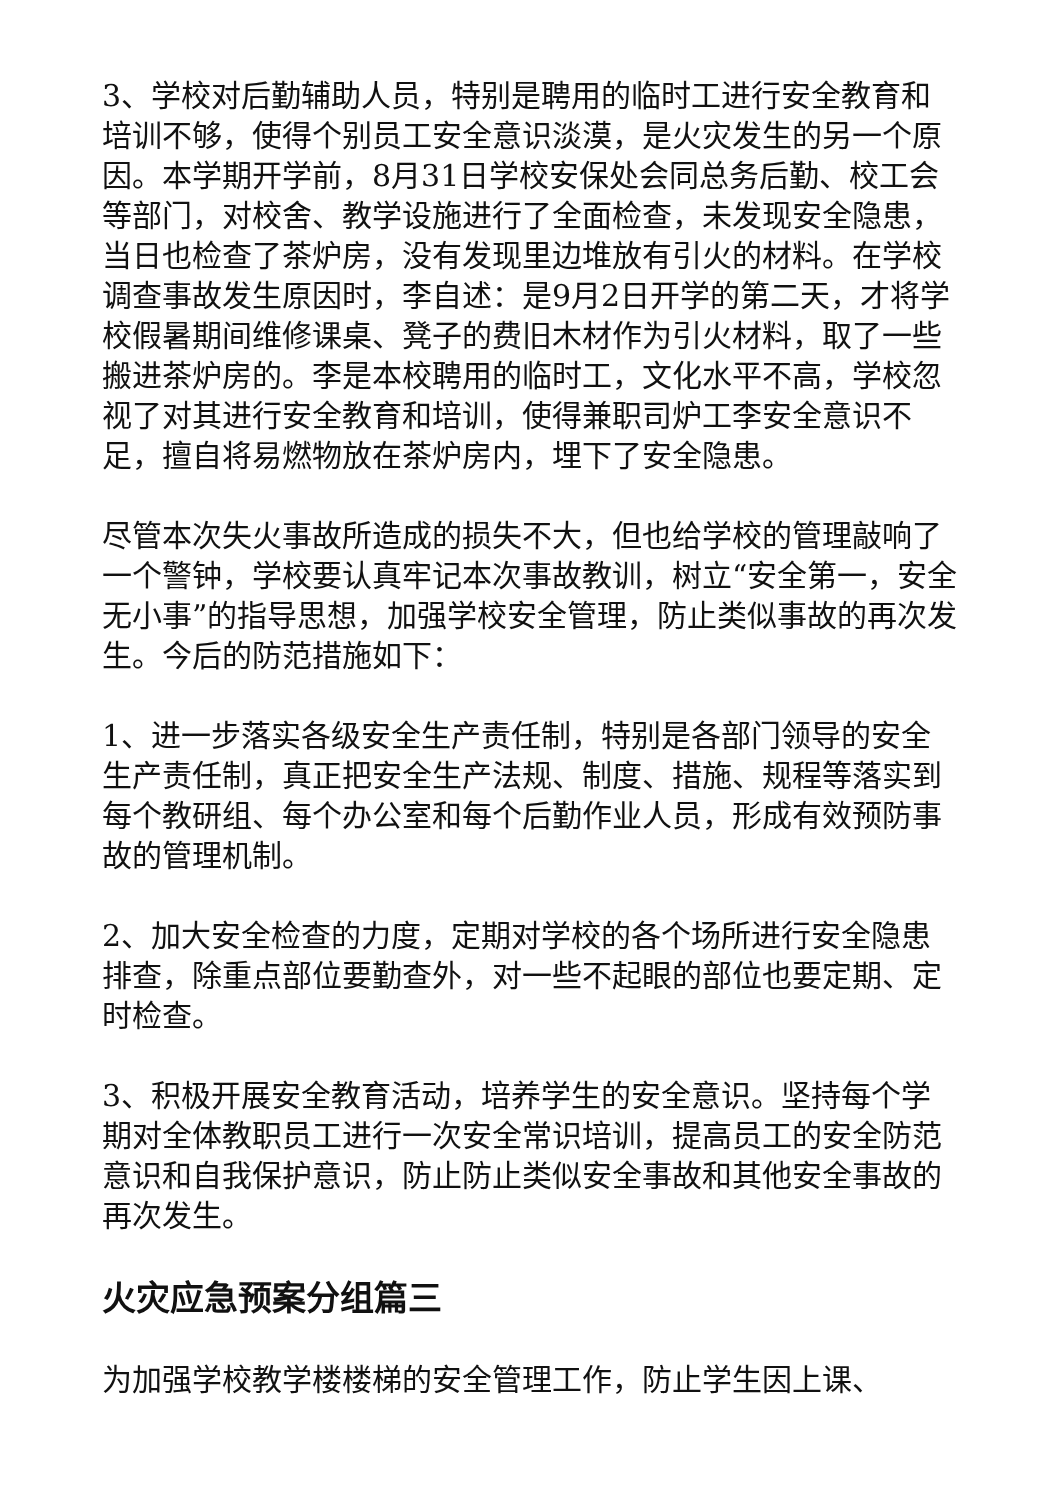3、学校对后勤辅助人员，特别是聘用的临时工进行安全教育和培训不够，使得个别员工安全意识淡漠，是火灾发生的另一个原因。本学期开学前，8月31日学校安保处会同总务后勤、校工会等部门，对校舍、教学设施进行了全面检查，未发现安全隐患，当日也检查了茶炉房，没有发现里边堆放有引火的材料。在学校调查事故发生原因时，李自述：是9月2日开学的第二天，才将学校假暑期间维修课桌、凳子的费旧木材作为引火材料，取了一些搬进茶炉房的。李是本校聘用的临时工，文化水平不高，学校忽视了对其进行安全教育和培训，使得兼职司炉工李安全意识不足，擅自将易燃物放在茶炉房内，埋下了安全隐患。
尽管本次失火事故所造成的损失不大，但也给学校的管理敲响了一个警钟，学校要认真牢记本次事故教训，树立“安全第一，安全无小事”的指导思想，加强学校安全管理，防止类似事故的再次发生。今后的防范措施如下：
1、进一步落实各级安全生产责任制，特别是各部门领导的安全生产责任制，真正把安全生产法规、制度、措施、规程等落实到每个教研组、每个办公室和每个后勤作业人员，形成有效预防事故的管理机制。
2、加大安全检查的力度，定期对学校的各个场所进行安全隐患排查，除重点部位要勤查外，对一些不起眼的部位也要定期、定时检查。
3、积极开展安全教育活动，培养学生的安全意识。坚持每个学期对全体教职员工进行一次安全常识培训，提高员工的安全防范意识和自我保护意识，防止防止类似安全事故和其他安全事故的再次发生。
火灾应急预案分组篇三
为加强学校教学楼楼梯的安全管理工作，防止学生因上课、